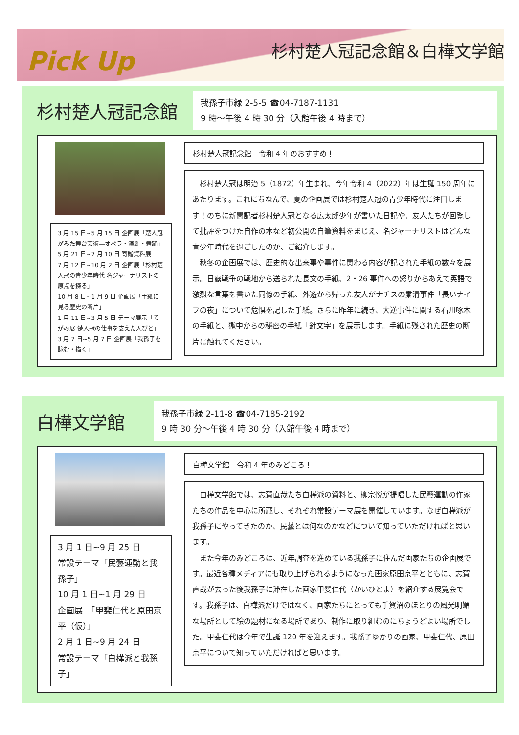Pick Up
杉村楚人冠記念館＆白樺文学館
杉村楚人冠記念館
我孫子市緑 2-5-5 ☎04-7187-1131
9 時～午後 4 時 30 分（入館午後 4 時まで）
3 月 15 日~5 月 15 日 企画展「楚人冠がみた舞台芸術―オペラ・演劇・舞踊」
5 月 21 日~7 月 10 日 寄贈資料展
7 月 12 日~10 月 2 日 企画展「杉村楚人冠の青少年時代 名ジャーナリストの原点を探る」
10 月 8 日~1 月 9 日 企画展「手紙に見る歴史の断片」
1 月 11 日~3 月 5 日 テーマ展示「てがみ展 楚人冠の仕事を支えた人びと」
3 月 7 日~5 月 7 日 企画展「我孫子を詠む・描く」
杉村楚人冠記念館　令和 4 年のおすすめ！
杉村楚人冠は明治 5（1872）年生まれ、今年令和 4（2022）年は生誕 150 周年にあたります。これにちなんで、夏の企画展では杉村楚人冠の青少年時代に注目します！のちに新聞記者杉村楚人冠となる広太郎少年が書いた日記や、友人たちが回覧して批評をつけた自作の本など初公開の自筆資料をまじえ、名ジャーナリストはどんな青少年時代を過ごしたのか、ご紹介します。
秋冬の企画展では、歴史的な出来事や事件に関わる内容が記された手紙の数々を展示。日露戦争の戦地から送られた長文の手紙、2・26 事件への怒りからあえて英語で激烈な言葉を書いた同僚の手紙、外遊から帰った友人がナチスの粛清事件「長いナイフの夜」について危惧を記した手紙。さらに昨年に続き、大逆事件に関する石川啄木の手紙と、獄中からの秘密の手紙「針文字」を展示します。手紙に残された歴史の断片に触れてください。
白樺文学館
我孫子市緑 2-11-8 ☎04-7185-2192
9 時 30 分～午後 4 時 30 分（入館午後 4 時まで）
3 月 1 日~9 月 25 日
常設テーマ「民藝運動と我孫子」
10 月 1 日~1 月 29 日
企画展　「甲斐仁代と原田京平（仮）」
2 月 1 日~9 月 24 日
常設テーマ「白樺派と我孫子」
白樺文学館　令和 4 年のみどころ！
白樺文学館では、志賀直哉たち白樺派の資料と、柳宗悦が提唱した民藝運動の作家たちの作品を中心に所蔵し、それぞれ常設テーマ展を開催しています。なぜ白樺派が我孫子にやってきたのか、民藝とは何なのかなどについて知っていただければと思います。
また今年のみどころは、近年調査を進めている我孫子に住んだ画家たちの企画展です。最近各種メディアにも取り上げられるようになった画家原田京平とともに、志賀直哉が去った後我孫子に滞在した画家甲斐仁代（かいひとよ）を紹介する展覧会です。我孫子は、白樺派だけではなく、画家たちにとっても手賀沼のほとりの風光明媚な場所として絵の題材になる場所であり、制作に取り組むのにちょうどよい場所でした。甲斐仁代は今年で生誕 120 年を迎えます。我孫子ゆかりの画家、甲斐仁代、原田京平について知っていただければと思います。